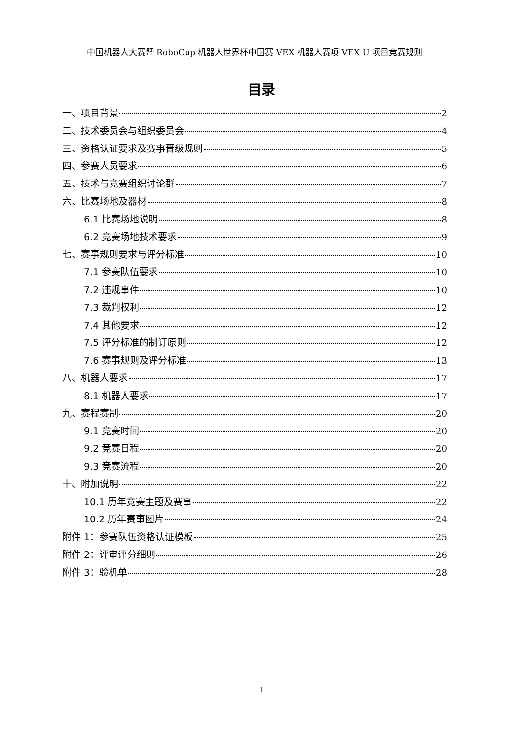中国机器人大赛暨 RoboCup 机器人世界杯中国赛 VEX 机器人赛项 VEX U 项目竞赛规则
目录
一、项目背景 2
二、技术委员会与组织委员会 4
三、资格认证要求及赛事晋级规则 5
四、参赛人员要求 6
五、技术与竞赛组织讨论群 7
六、比赛场地及器材 8
6.1 比赛场地说明 8
6.2 竞赛场地技术要求 9
七、赛事规则要求与评分标准 10
7.1 参赛队伍要求 10
7.2 违规事件 10
7.3 裁判权利 12
7.4 其他要求 12
7.5 评分标准的制订原则 12
7.6 赛事规则及评分标准 13
八、机器人要求 17
8.1 机器人要求 17
九、赛程赛制 20
9.1 竞赛时间 20
9.2 竞赛日程 20
9.3 竞赛流程 20
十、附加说明 22
10.1 历年竞赛主题及赛事 22
10.2 历年赛事图片 24
附件 1：参赛队伍资格认证模板 25
附件 2：评审评分细则 26
附件 3：验机单 28
1